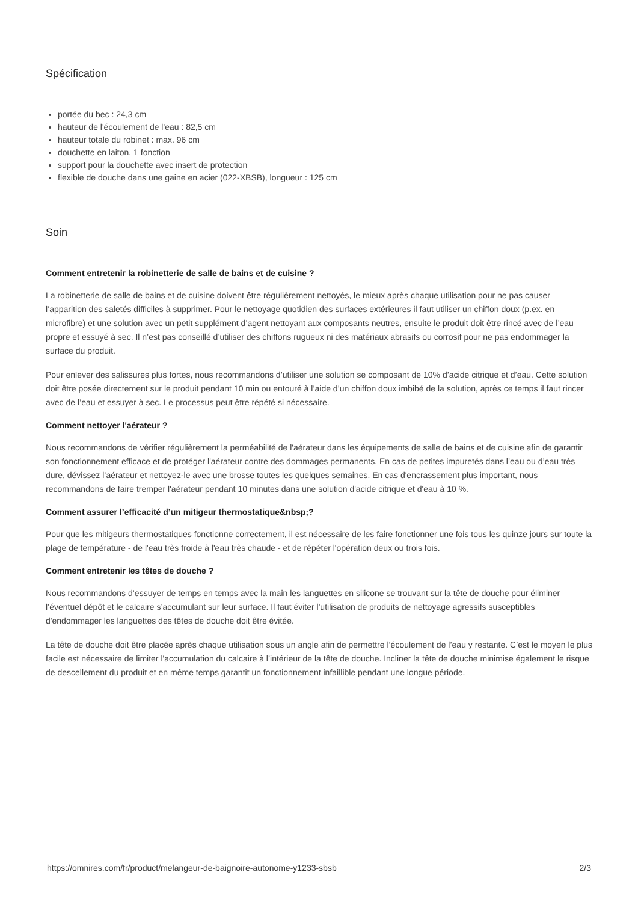Spécification
portée du bec : 24,3 cm
hauteur de l'écoulement de l'eau : 82,5 cm
hauteur totale du robinet : max. 96 cm
douchette en laiton, 1 fonction
support pour la douchette avec insert de protection
flexible de douche dans une gaine en acier (022-XBSB), longueur : 125 cm
Soin
Comment entretenir la robinetterie de salle de bains et de cuisine ?
La robinetterie de salle de bains et de cuisine doivent être régulièrement nettoyés, le mieux après chaque utilisation pour ne pas causer l’apparition des saletés difficiles à supprimer. Pour le nettoyage quotidien des surfaces extérieures il faut utiliser un chiffon doux (p.ex. en microfibre) et une solution avec un petit supplément d’agent nettoyant aux composants neutres, ensuite le produit doit être rincé avec de l’eau propre et essuyé à sec. Il n’est pas conseillé d’utiliser des chiffons rugueux ni des matériaux abrasifs ou corrosif pour ne pas endommager la surface du produit.
Pour enlever des salissures plus fortes, nous recommandons d’utiliser une solution se composant de 10% d’acide citrique et d’eau. Cette solution doit être posée directement sur le produit pendant 10 min ou entouré à l’aide d’un chiffon doux imbibé de la solution, après ce temps il faut rincer avec de l’eau et essuyer à sec. Le processus peut être répété si nécessaire.
Comment nettoyer l'aérateur ?
Nous recommandons de vérifier régulièrement la perméabilité de l'aérateur dans les équipements de salle de bains et de cuisine afin de garantir son fonctionnement efficace et de protéger l'aérateur contre des dommages permanents. En cas de petites impuretés dans l’eau ou d’eau très dure, dévissez l’aérateur et nettoyez-le avec une brosse toutes les quelques semaines. En cas d'encrassement plus important, nous recommandons de faire tremper l'aérateur pendant 10 minutes dans une solution d'acide citrique et d'eau à 10 %.
Comment assurer l’efficacité d’un mitigeur thermostatique&nbsp;?
Pour que les mitigeurs thermostatiques fonctionne correctement, il est nécessaire de les faire fonctionner une fois tous les quinze jours sur toute la plage de température - de l'eau très froide à l'eau très chaude - et de répéter l'opération deux ou trois fois.
Comment entretenir les têtes de douche ?
Nous recommandons d’essuyer de temps en temps avec la main les languettes en silicone se trouvant sur la tête de douche pour éliminer l’éventuel dépôt et le calcaire s’accumulant sur leur surface. Il faut éviter l'utilisation de produits de nettoyage agressifs susceptibles d'endommager les languettes des têtes de douche doit être évitée.
La tête de douche doit être placée après chaque utilisation sous un angle afin de permettre l’écoulement de l’eau y restante. C’est le moyen le plus facile est nécessaire de limiter l'accumulation du calcaire à l’intérieur de la tête de douche. Incliner la tête de douche minimise également le risque de descellement du produit et en même temps garantit un fonctionnement infaillible pendant une longue période.
https://omnires.com/fr/product/melangeur-de-baignoire-autonome-y1233-sbsb 2/3